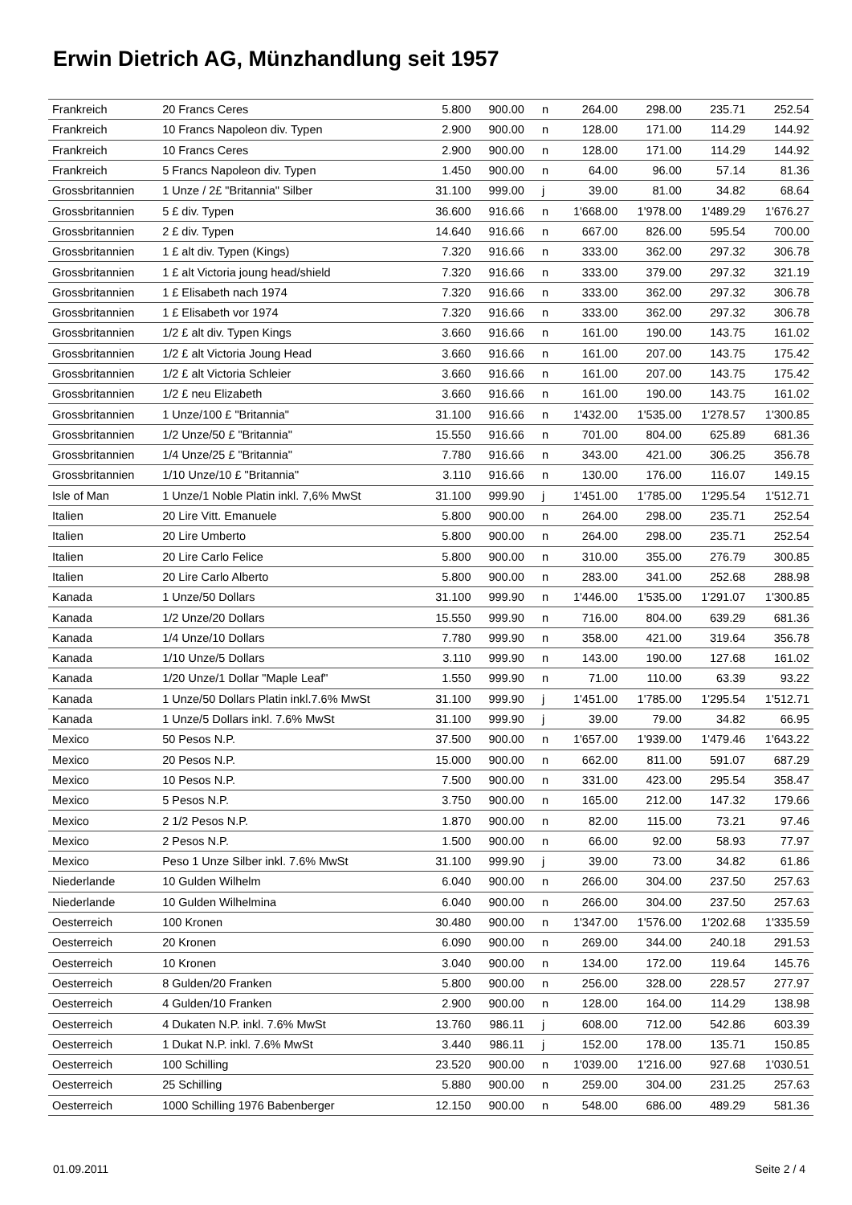Erwin Dietrich AG, Münzhandlung seit 1957
| Frankreich | 20 Francs Ceres | 5.800 | 900.00 | n | 264.00 | 298.00 | 235.71 | 252.54 |
| Frankreich | 10 Francs Napoleon div. Typen | 2.900 | 900.00 | n | 128.00 | 171.00 | 114.29 | 144.92 |
| Frankreich | 10 Francs Ceres | 2.900 | 900.00 | n | 128.00 | 171.00 | 114.29 | 144.92 |
| Frankreich | 5 Francs Napoleon div. Typen | 1.450 | 900.00 | n | 64.00 | 96.00 | 57.14 | 81.36 |
| Grossbritannien | 1 Unze / 2£ "Britannia" Silber | 31.100 | 999.00 | j | 39.00 | 81.00 | 34.82 | 68.64 |
| Grossbritannien | 5 £ div. Typen | 36.600 | 916.66 | n | 1'668.00 | 1'978.00 | 1'489.29 | 1'676.27 |
| Grossbritannien | 2 £ div. Typen | 14.640 | 916.66 | n | 667.00 | 826.00 | 595.54 | 700.00 |
| Grossbritannien | 1 £ alt div. Typen (Kings) | 7.320 | 916.66 | n | 333.00 | 362.00 | 297.32 | 306.78 |
| Grossbritannien | 1 £ alt Victoria joung head/shield | 7.320 | 916.66 | n | 333.00 | 379.00 | 297.32 | 321.19 |
| Grossbritannien | 1 £ Elisabeth nach 1974 | 7.320 | 916.66 | n | 333.00 | 362.00 | 297.32 | 306.78 |
| Grossbritannien | 1 £ Elisabeth vor 1974 | 7.320 | 916.66 | n | 333.00 | 362.00 | 297.32 | 306.78 |
| Grossbritannien | 1/2 £ alt div. Typen Kings | 3.660 | 916.66 | n | 161.00 | 190.00 | 143.75 | 161.02 |
| Grossbritannien | 1/2 £ alt Victoria Joung Head | 3.660 | 916.66 | n | 161.00 | 207.00 | 143.75 | 175.42 |
| Grossbritannien | 1/2 £ alt Victoria Schleier | 3.660 | 916.66 | n | 161.00 | 207.00 | 143.75 | 175.42 |
| Grossbritannien | 1/2 £ neu Elizabeth | 3.660 | 916.66 | n | 161.00 | 190.00 | 143.75 | 161.02 |
| Grossbritannien | 1 Unze/100 £ "Britannia" | 31.100 | 916.66 | n | 1'432.00 | 1'535.00 | 1'278.57 | 1'300.85 |
| Grossbritannien | 1/2 Unze/50 £ "Britannia" | 15.550 | 916.66 | n | 701.00 | 804.00 | 625.89 | 681.36 |
| Grossbritannien | 1/4 Unze/25 £ "Britannia" | 7.780 | 916.66 | n | 343.00 | 421.00 | 306.25 | 356.78 |
| Grossbritannien | 1/10 Unze/10 £ "Britannia" | 3.110 | 916.66 | n | 130.00 | 176.00 | 116.07 | 149.15 |
| Isle of Man | 1 Unze/1 Noble Platin inkl. 7,6% MwSt | 31.100 | 999.90 | j | 1'451.00 | 1'785.00 | 1'295.54 | 1'512.71 |
| Italien | 20 Lire Vitt. Emanuele | 5.800 | 900.00 | n | 264.00 | 298.00 | 235.71 | 252.54 |
| Italien | 20 Lire Umberto | 5.800 | 900.00 | n | 264.00 | 298.00 | 235.71 | 252.54 |
| Italien | 20 Lire Carlo Felice | 5.800 | 900.00 | n | 310.00 | 355.00 | 276.79 | 300.85 |
| Italien | 20 Lire Carlo Alberto | 5.800 | 900.00 | n | 283.00 | 341.00 | 252.68 | 288.98 |
| Kanada | 1 Unze/50 Dollars | 31.100 | 999.90 | n | 1'446.00 | 1'535.00 | 1'291.07 | 1'300.85 |
| Kanada | 1/2 Unze/20 Dollars | 15.550 | 999.90 | n | 716.00 | 804.00 | 639.29 | 681.36 |
| Kanada | 1/4 Unze/10 Dollars | 7.780 | 999.90 | n | 358.00 | 421.00 | 319.64 | 356.78 |
| Kanada | 1/10 Unze/5 Dollars | 3.110 | 999.90 | n | 143.00 | 190.00 | 127.68 | 161.02 |
| Kanada | 1/20 Unze/1 Dollar "Maple Leaf" | 1.550 | 999.90 | n | 71.00 | 110.00 | 63.39 | 93.22 |
| Kanada | 1 Unze/50 Dollars Platin inkl.7.6% MwSt | 31.100 | 999.90 | j | 1'451.00 | 1'785.00 | 1'295.54 | 1'512.71 |
| Kanada | 1 Unze/5 Dollars inkl. 7.6% MwSt | 31.100 | 999.90 | j | 39.00 | 79.00 | 34.82 | 66.95 |
| Mexico | 50 Pesos N.P. | 37.500 | 900.00 | n | 1'657.00 | 1'939.00 | 1'479.46 | 1'643.22 |
| Mexico | 20 Pesos N.P. | 15.000 | 900.00 | n | 662.00 | 811.00 | 591.07 | 687.29 |
| Mexico | 10 Pesos N.P. | 7.500 | 900.00 | n | 331.00 | 423.00 | 295.54 | 358.47 |
| Mexico | 5 Pesos N.P. | 3.750 | 900.00 | n | 165.00 | 212.00 | 147.32 | 179.66 |
| Mexico | 2 1/2 Pesos N.P. | 1.870 | 900.00 | n | 82.00 | 115.00 | 73.21 | 97.46 |
| Mexico | 2 Pesos N.P. | 1.500 | 900.00 | n | 66.00 | 92.00 | 58.93 | 77.97 |
| Mexico | Peso 1 Unze Silber inkl. 7.6% MwSt | 31.100 | 999.90 | j | 39.00 | 73.00 | 34.82 | 61.86 |
| Niederlande | 10 Gulden Wilhelm | 6.040 | 900.00 | n | 266.00 | 304.00 | 237.50 | 257.63 |
| Niederlande | 10 Gulden Wilhelmina | 6.040 | 900.00 | n | 266.00 | 304.00 | 237.50 | 257.63 |
| Oesterreich | 100 Kronen | 30.480 | 900.00 | n | 1'347.00 | 1'576.00 | 1'202.68 | 1'335.59 |
| Oesterreich | 20 Kronen | 6.090 | 900.00 | n | 269.00 | 344.00 | 240.18 | 291.53 |
| Oesterreich | 10 Kronen | 3.040 | 900.00 | n | 134.00 | 172.00 | 119.64 | 145.76 |
| Oesterreich | 8 Gulden/20 Franken | 5.800 | 900.00 | n | 256.00 | 328.00 | 228.57 | 277.97 |
| Oesterreich | 4 Gulden/10 Franken | 2.900 | 900.00 | n | 128.00 | 164.00 | 114.29 | 138.98 |
| Oesterreich | 4 Dukaten N.P. inkl. 7.6% MwSt | 13.760 | 986.11 | j | 608.00 | 712.00 | 542.86 | 603.39 |
| Oesterreich | 1 Dukat N.P. inkl. 7.6% MwSt | 3.440 | 986.11 | j | 152.00 | 178.00 | 135.71 | 150.85 |
| Oesterreich | 100 Schilling | 23.520 | 900.00 | n | 1'039.00 | 1'216.00 | 927.68 | 1'030.51 |
| Oesterreich | 25 Schilling | 5.880 | 900.00 | n | 259.00 | 304.00 | 231.25 | 257.63 |
| Oesterreich | 1000 Schilling 1976 Babenberger | 12.150 | 900.00 | n | 548.00 | 686.00 | 489.29 | 581.36 |
01.09.2011 Seite 2 / 4